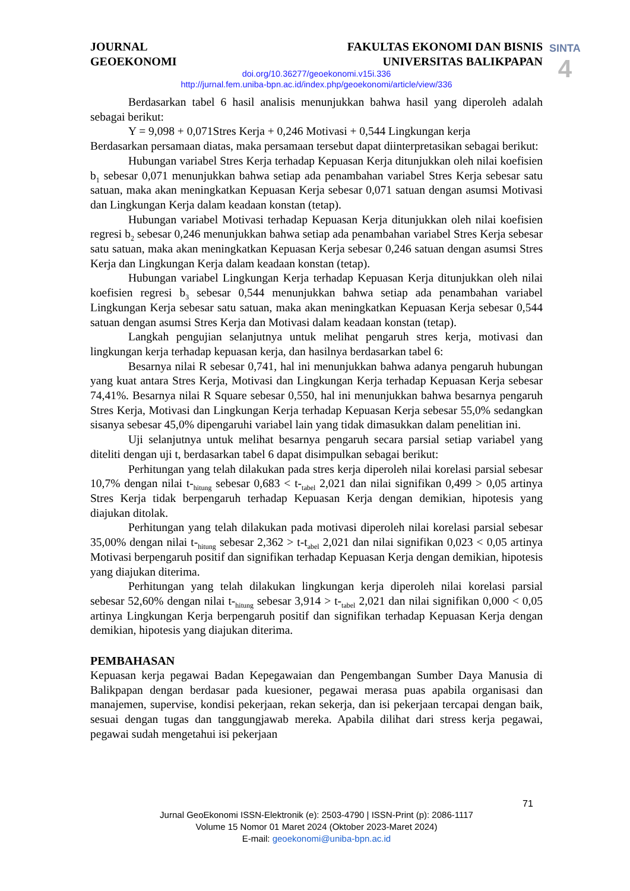JOURNAL
GEOEKONOMI
FAKULTAS EKONOMI DAN BISNIS
UNIVERSITAS BALIKPAPAN
SINTA
4
doi.org/10.36277/geoekonomi.v15i.336
http://jurnal.fem.uniba-bpn.ac.id/index.php/geoekonomi/article/view/336
Berdasarkan tabel 6 hasil analisis menunjukkan bahwa hasil yang diperoleh adalah sebagai berikut:
Y = 9,098 + 0,071Stres Kerja + 0,246 Motivasi + 0,544 Lingkungan kerja
Berdasarkan persamaan diatas, maka persamaan tersebut dapat diinterpretasikan sebagai berikut:
Hubungan variabel Stres Kerja terhadap Kepuasan Kerja ditunjukkan oleh nilai koefisien b<sub>1</sub> sebesar 0,071 menunjukkan bahwa setiap ada penambahan variabel Stres Kerja sebesar satu satuan, maka akan meningkatkan Kepuasan Kerja sebesar 0,071 satuan dengan asumsi Motivasi dan Lingkungan Kerja dalam keadaan konstan (tetap).
Hubungan variabel Motivasi terhadap Kepuasan Kerja ditunjukkan oleh nilai koefisien regresi b<sub>2</sub> sebesar 0,246 menunjukkan bahwa setiap ada penambahan variabel Stres Kerja sebesar satu satuan, maka akan meningkatkan Kepuasan Kerja sebesar 0,246 satuan dengan asumsi Stres Kerja dan Lingkungan Kerja dalam keadaan konstan (tetap).
Hubungan variabel Lingkungan Kerja terhadap Kepuasan Kerja ditunjukkan oleh nilai koefisien regresi b<sub>3</sub> sebesar 0,544 menunjukkan bahwa setiap ada penambahan variabel Lingkungan Kerja sebesar satu satuan, maka akan meningkatkan Kepuasan Kerja sebesar 0,544 satuan dengan asumsi Stres Kerja dan Motivasi dalam keadaan konstan (tetap).
Langkah pengujian selanjutnya untuk melihat pengaruh stres kerja, motivasi dan lingkungan kerja terhadap kepuasan kerja, dan hasilnya berdasarkan tabel 6:
Besarnya nilai R sebesar 0,741, hal ini menunjukkan bahwa adanya pengaruh hubungan yang kuat antara Stres Kerja, Motivasi dan Lingkungan Kerja terhadap Kepuasan Kerja sebesar 74,41%. Besarnya nilai R Square sebesar 0,550, hal ini menunjukkan bahwa besarnya pengaruh Stres Kerja, Motivasi dan Lingkungan Kerja terhadap Kepuasan Kerja sebesar 55,0% sedangkan sisanya sebesar 45,0% dipengaruhi variabel lain yang tidak dimasukkan dalam penelitian ini.
Uji selanjutnya untuk melihat besarnya pengaruh secara parsial setiap variabel yang diteliti dengan uji t, berdasarkan tabel 6 dapat disimpulkan sebagai berikut:
Perhitungan yang telah dilakukan pada stres kerja diperoleh nilai korelasi parsial sebesar 10,7% dengan nilai t-<sub>hitung</sub> sebesar 0,683 < t-<sub>tabel</sub> 2,021 dan nilai signifikan 0,499 > 0,05 artinya Stres Kerja tidak berpengaruh terhadap Kepuasan Kerja dengan demikian, hipotesis yang diajukan ditolak.
Perhitungan yang telah dilakukan pada motivasi diperoleh nilai korelasi parsial sebesar 35,00% dengan nilai t-<sub>hitung</sub> sebesar 2,362 > t-t<sub>abel</sub> 2,021 dan nilai signifikan 0,023 < 0,05 artinya Motivasi berpengaruh positif dan signifikan terhadap Kepuasan Kerja dengan demikian, hipotesis yang diajukan diterima.
Perhitungan yang telah dilakukan lingkungan kerja diperoleh nilai korelasi parsial sebesar 52,60% dengan nilai t-<sub>hitung</sub> sebesar 3,914 > t-<sub>tabel</sub> 2,021 dan nilai signifikan 0,000 < 0,05 artinya Lingkungan Kerja berpengaruh positif dan signifikan terhadap Kepuasan Kerja dengan demikian, hipotesis yang diajukan diterima.
PEMBAHASAN
Kepuasan kerja pegawai Badan Kepegawaian dan Pengembangan Sumber Daya Manusia di Balikpapan dengan berdasar pada kuesioner, pegawai merasa puas apabila organisasi dan manajemen, supervise, kondisi pekerjaan, rekan sekerja, dan isi pekerjaan tercapai dengan baik, sesuai dengan tugas dan tanggungjawab mereka. Apabila dilihat dari stress kerja pegawai, pegawai sudah mengetahui isi pekerjaan
71
Jurnal GeoEkonomi ISSN-Elektronik (e): 2503-4790 | ISSN-Print (p): 2086-1117
Volume 15 Nomor 01 Maret 2024 (Oktober 2023-Maret 2024)
E-mail: geoekonomi@uniba-bpn.ac.id